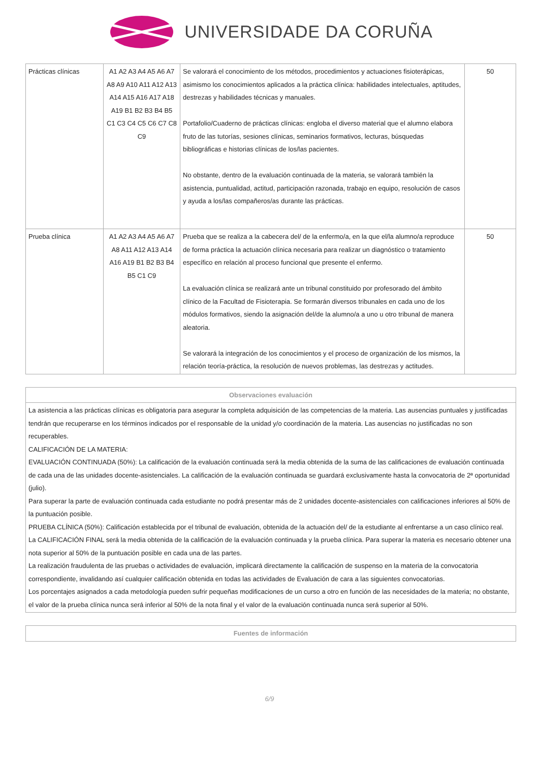UNIVERSIDADE DA CORUÑA
| Prácticas clínicas | A1 A2 A3 A4 A5 A6 A7 A8 A9 A10 A11 A12 A13 A14 A15 A16 A17 A18 A19 B1 B2 B3 B4 B5 C1 C3 C4 C5 C6 C7 C8 C9 | Se valorará el conocimiento de los métodos, procedimientos y actuaciones fisioterápicas, asimismo los conocimientos aplicados a la práctica clínica: habilidades intelectuales, aptitudes, destrezas y habilidades técnicas y manuales. Portafolio/Cuaderno de prácticas clínicas: engloba el diverso material que el alumno elabora fruto de las tutorías, sesiones clínicas, seminarios formativos, lecturas, búsquedas bibliográficas e historias clínicas de los/las pacientes. No obstante, dentro de la evaluación continuada de la materia, se valorará también la asistencia, puntualidad, actitud, participación razonada, trabajo en equipo, resolución de casos y ayuda a los/las compañeros/as durante las prácticas. | 50 |
| Prueba clínica | A1 A2 A3 A4 A5 A6 A7 A8 A11 A12 A13 A14 A16 A19 B1 B2 B3 B4 B5 C1 C9 | Prueba que se realiza a la cabecera del/ de la enfermo/a, en la que el/la alumno/a reproduce de forma práctica la actuación clínica necesaria para realizar un diagnóstico o tratamiento específico en relación al proceso funcional que presente el enfermo. La evaluación clínica se realizará ante un tribunal constituido por profesorado del ámbito clínico de la Facultad de Fisioterapia. Se formarán diversos tribunales en cada uno de los módulos formativos, siendo la asignación del/de la alumno/a a uno u otro tribunal de manera aleatoria. Se valorará la integración de los conocimientos y el proceso de organización de los mismos, la relación teoría-práctica, la resolución de nuevos problemas, las destrezas y actitudes. | 50 |
| Observaciones evaluación |
| --- |
| La asistencia a las prácticas clínicas es obligatoria para asegurar la completa adquisición de las competencias de la materia. Las ausencias puntuales y justificadas tendrán que recuperarse en los términos indicados por el responsable de la unidad y/o coordinación de la materia. Las ausencias no justificadas no son recuperables. CALIFICACIÓN DE LA MATERIA: EVALUACIÓN CONTINUADA (50%): La calificación de la evaluación continuada será la media obtenida de la suma de las calificaciones de evaluación continuada de cada una de las unidades docente-asistenciales. La calificación de la evaluación continuada se guardará exclusivamente hasta la convocatoria de 2ª oportunidad (julio). Para superar la parte de evaluación continuada cada estudiante no podrá presentar más de 2 unidades docente-asistenciales con calificaciones inferiores al 50% de la puntuación posible. PRUEBA CLÍNICA (50%): Calificación establecida por el tribunal de evaluación, obtenida de la actuación del/ de la estudiante al enfrentarse a un caso clínico real. La CALIFICACIÓN FINAL será la media obtenida de la calificación de la evaluación continuada y la prueba clínica. Para superar la materia es necesario obtener una nota superior al 50% de la puntuación posible en cada una de las partes. La realización fraudulenta de las pruebas o actividades de evaluación, implicará directamente la calificación de suspenso en la materia de la convocatoria correspondiente, invalidando así cualquier calificación obtenida en todas las actividades de Evaluación de cara a las siguientes convocatorias. Los porcentajes asignados a cada metodología pueden sufrir pequeñas modificaciones de un curso a otro en función de las necesidades de la materia; no obstante, el valor de la prueba clínica nunca será inferior al 50% de la nota final y el valor de la evaluación continuada nunca será superior al 50%. |
| Fuentes de información |
| --- |
6/9